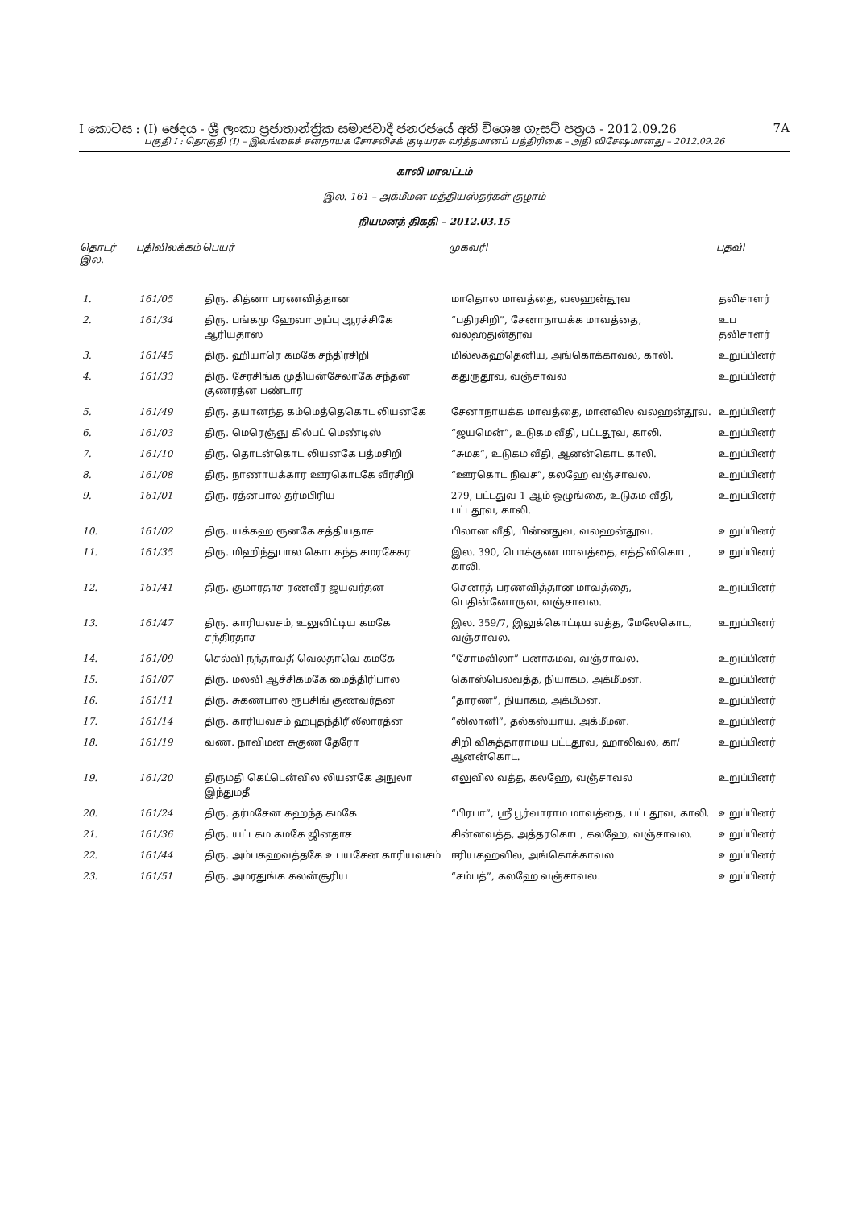I කොටස : (I) ඡෙදය - ශ්‍රී ලංකා ප්‍රජාතාන්ත්‍රික සමාජවාදී ජනරජයේ අති විශෙෂ ගැසට් පත්‍රය - 2012.09.26 7A
பகுதி I : தொகுதி (I) – இலங்கைச் சனநாயக சோசலிசக் குடியரசு வர்த்தமானப் பத்திரிகை – அதி விசேஷமானது – 2012.09.26
காலி மாவட்டம்
இல. 161 – அக்மீமன மத்தியஸ்தர்கள் குழாம்
நியமனத் திகதி – 2012.03.15
| தொடர் இல. | பதிவிலக்கம் | பெயர் | முகவரி | பதவி |
| --- | --- | --- | --- | --- |
| 1. | 161/05 | திரு. கித்னா பரணவித்தான | மாதொல மாவத்தை, வலஹன்தூவ | தவிசாளர் |
| 2. | 161/34 | திரு. பங்கமு ஹேவா அப்பு ஆரச்சிகே ஆரியதாஸ | “பதிரசிறி”, சேனாநாயக்க மாவத்தை, வலஹதுன்தூவ | உப தவிசாளர் |
| 3. | 161/45 | திரு. ஹியாரெ கமகே சந்திரசிறி | மில்லகஹதெனிய, அங்கொக்காவல, காலி. | உறுப்பினர் |
| 4. | 161/33 | திரு. சேரசிங்க முதியன்சேலாகே சந்தன குணரத்ன பண்டார | கதுருதூவ, வஞ்சாவல | உறுப்பினர் |
| 5. | 161/49 | திரு. தயானந்த கம்மெத்தெகொட லியனகே | சேனாநாயக்க மாவத்தை, மானவில வலஹன்தூவ. | உறுப்பினர் |
| 6. | 161/03 | திரு. மெரெஞ்ஞு கில்பட் மெண்டிஸ் | “ஜயமென்”, உடுகம வீதி, பட்டதூவ, காலி. | உறுப்பினர் |
| 7. | 161/10 | திரு. தொடன்கொட லியனகே பத்மசிறி | “சுமக”, உடுகம வீதி, ஆனன்கொட காலி. | உறுப்பினர் |
| 8. | 161/08 | திரு. நாணாயக்கார ஊரகொடகே வீரசிறி | “ஊரகொட நிவச”, கலஹே வஞ்சாவல. | உறுப்பினர் |
| 9. | 161/01 | திரு. ரத்னபால தர்மபிரிய | 279, பட்டதுவ 1 ஆம் ஒழுங்கை, உடுகம வீதி, பட்டதூவ, காலி. | உறுப்பினர் |
| 10. | 161/02 | திரு. யக்கஹ ரூனகே சத்தியதாச | பிலான வீதி, பின்னதுவ, வலஹன்தூவ. | உறுப்பினர் |
| 11. | 161/35 | திரு. மிஹிந்துபால கொடகந்த சமரசேகர | இல. 390, பொக்குண மாவத்தை, எத்திலிகொட, காலி. | உறுப்பினர் |
| 12. | 161/41 | திரு. குமாரதாச ரணவீர ஜயவர்தன | செனரத் பரணவித்தான மாவத்தை, பெதின்னோருவ, வஞ்சாவல. | உறுப்பினர் |
| 13. | 161/47 | திரு. காரியவசம், உலுவிட்டிய கமகே சந்திரதாச | இல. 359/7, இலுக்கொட்டிய வத்த, மேலேகொட, வஞ்சாவல. | உறுப்பினர் |
| 14. | 161/09 | செல்வி நந்தாவதீ வெலதாவெ கமகே | “சோமவிலா” பனாகமவ, வஞ்சாவல. | உறுப்பினர் |
| 15. | 161/07 | திரு. மலவி ஆச்சிகமகே மைத்திரிபால | கொஸ்பெலவத்த, நியாகம, அக்மீமன. | உறுப்பினர் |
| 16. | 161/11 | திரு. சுகணபால ரூபசிங் குணவர்தன | “தாரண”, நியாகம, அக்மீமன. | உறுப்பினர் |
| 17. | 161/14 | திரு. காரியவசம் ஹபுதந்திரீ லீலாரத்ன | “லிலானி”, தல்கஸ்யாய, அக்மீமன. | உறுப்பினர் |
| 18. | 161/19 | வண. நாவிமன சுகுண தேரோ | சிறி விசுத்தாராமய பட்டதூவ, ஹாலிவல, கா/ஆனன்கொட. | உறுப்பினர் |
| 19. | 161/20 | திருமதி கெட்டென்வில லியனகே அநுலா இந்துமதீ | எலுவில வத்த, கலஹே, வஞ்சாவல | உறுப்பினர் |
| 20. | 161/24 | திரு. தர்மசேன கஹந்த கமகே | “பிரபா”, ஸ்ரீ பூர்வாராம மாவத்தை, பட்டதூவ, காலி. | உறுப்பினர் |
| 21. | 161/36 | திரு. யட்டகம கமகே ஜினதாச | சின்னவத்த, அத்தரகொட, கலஹே, வஞ்சாவல. | உறுப்பினர் |
| 22. | 161/44 | திரு. அம்பகஹவத்தகே உபயசேன காரியவசம் | ஈரியகஹவில, அங்கொக்காவல | உறுப்பினர் |
| 23. | 161/51 | திரு. அமரதுங்க கலன்சூரிய | “சம்பத்”, கலஹே வஞ்சாவல. | உறுப்பினர் |